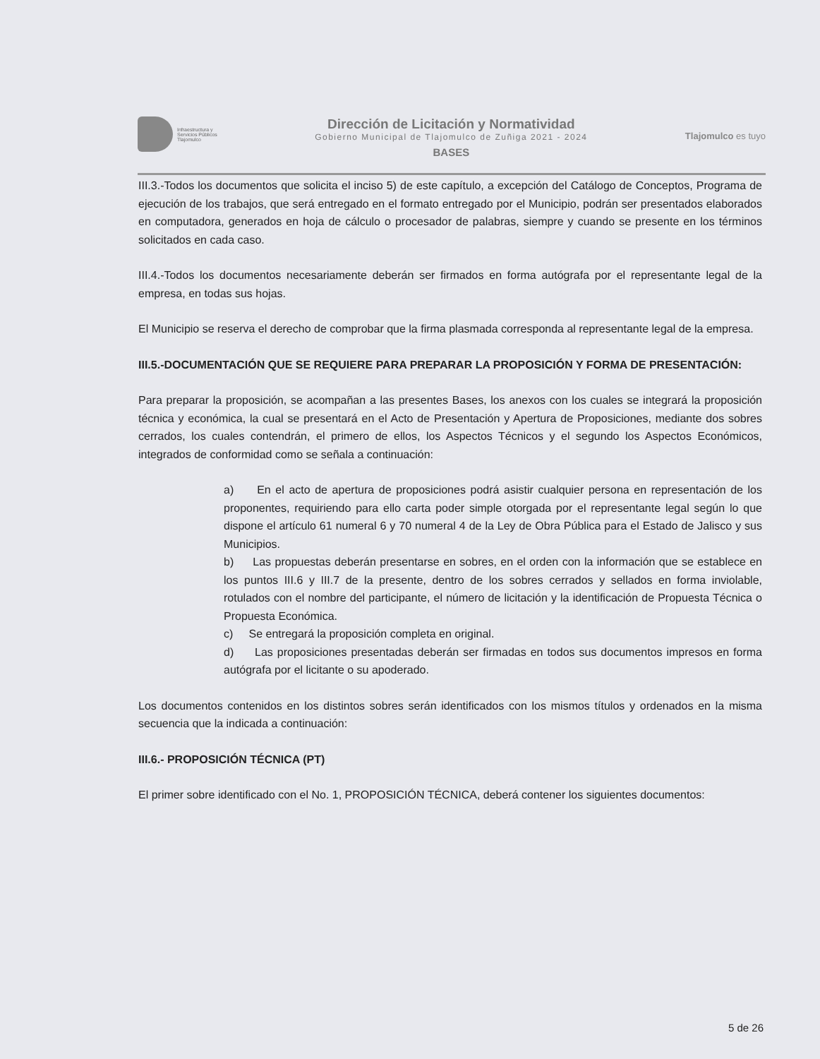Infraestructura y
Servicios Públicos
Tlajomulco
Dirección de Licitación y Normatividad
Gobierno Municipal de Tlajomulco de Zuñiga 2021 - 2024
BASES
Tlajomulco es tuyo
III.3.-Todos los documentos que solicita el inciso 5) de este capítulo, a excepción del Catálogo de Conceptos, Programa de ejecución de los trabajos, que será entregado en el formato entregado por el Municipio, podrán ser presentados elaborados en computadora, generados en hoja de cálculo o procesador de palabras, siempre y cuando se presente en los términos solicitados en cada caso.
III.4.-Todos los documentos necesariamente deberán ser firmados en forma autógrafa por el representante legal de la empresa, en todas sus hojas.
El Municipio se reserva el derecho de comprobar que la firma plasmada corresponda al representante legal de la empresa.
III.5.-DOCUMENTACIÓN QUE SE REQUIERE PARA PREPARAR LA PROPOSICIÓN Y FORMA DE PRESENTACIÓN:
Para preparar la proposición, se acompañan a las presentes Bases, los anexos con los cuales se integrará la proposición técnica y económica, la cual se presentará en el Acto de Presentación y Apertura de Proposiciones, mediante dos sobres cerrados, los cuales contendrán, el primero de ellos, los Aspectos Técnicos y el segundo los Aspectos Económicos, integrados de conformidad como se señala a continuación:
a) En el acto de apertura de proposiciones podrá asistir cualquier persona en representación de los proponentes, requiriendo para ello carta poder simple otorgada por el representante legal según lo que dispone el artículo 61 numeral 6 y 70 numeral 4 de la Ley de Obra Pública para el Estado de Jalisco y sus Municipios.
b) Las propuestas deberán presentarse en sobres, en el orden con la información que se establece en los puntos III.6 y III.7 de la presente, dentro de los sobres cerrados y sellados en forma inviolable, rotulados con el nombre del participante, el número de licitación y la identificación de Propuesta Técnica o Propuesta Económica.
c) Se entregará la proposición completa en original.
d) Las proposiciones presentadas deberán ser firmadas en todos sus documentos impresos en forma autógrafa por el licitante o su apoderado.
Los documentos contenidos en los distintos sobres serán identificados con los mismos títulos y ordenados en la misma secuencia que la indicada a continuación:
III.6.- PROPOSICIÓN TÉCNICA (PT)
El primer sobre identificado con el No. 1, PROPOSICIÓN TÉCNICA, deberá contener los siguientes documentos:
5 de 26